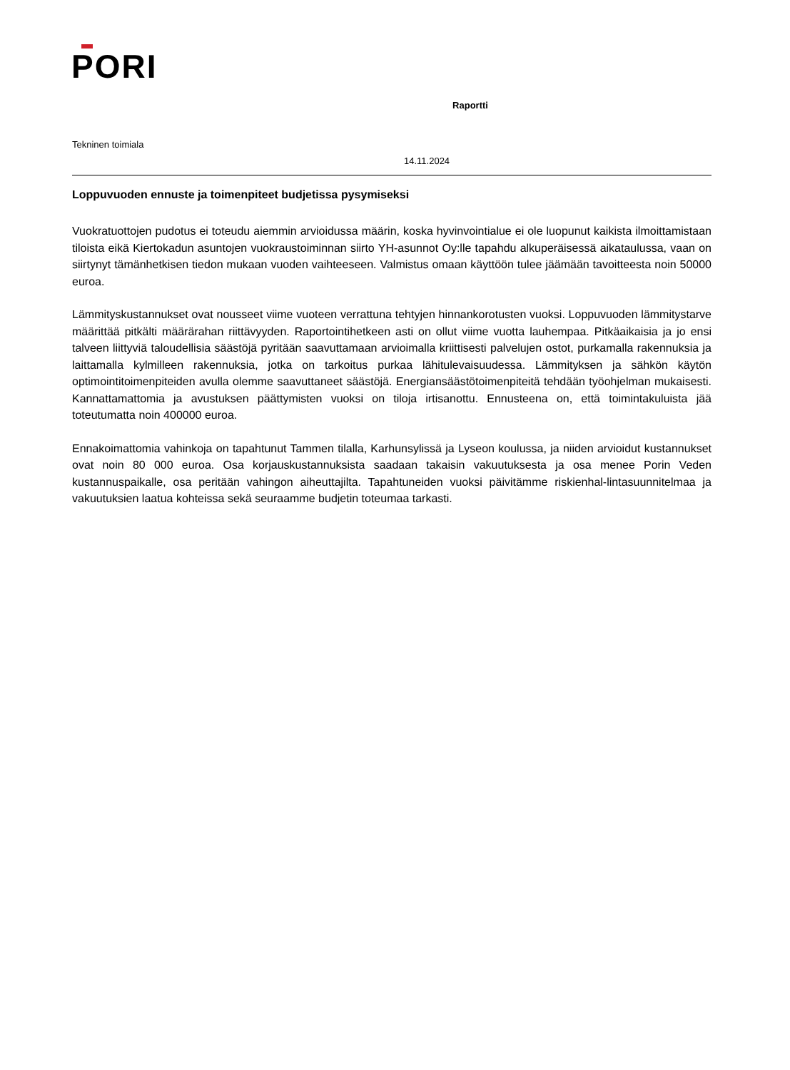PORI
Raportti
Tekninen toimiala
14.11.2024
Loppuvuoden ennuste ja toimenpiteet budjetissa pysymiseksi
Vuokratuottojen pudotus ei toteudu aiemmin arvioidussa määrin, koska hyvinvointialue ei ole luopunut kaikista ilmoittamistaan tiloista eikä Kiertokadun asuntojen vuokraustoiminnan siirto YH-asunnot Oy:lle tapahdu alkuperäisessä aikataulussa, vaan on siirtynyt tämänhetkisen tiedon mukaan vuoden vaihteeseen. Valmistus omaan käyttöön tulee jäämään tavoitteesta noin 50000 euroa.
Lämmityskustannukset ovat nousseet viime vuoteen verrattuna tehtyjen hinnankorotusten vuoksi. Loppuvuoden lämmitystarve määrittää pitkälti määrärahan riittävyyden. Raportointihetkeen asti on ollut viime vuotta lauhempaa. Pitkäaikaisia ja jo ensi talveen liittyviä taloudellisia säästöjä pyritään saavuttamaan arvioimalla kriittisesti palvelujen ostot, purkamalla rakennuksia ja laittamalla kylmilleen rakennuksia, jotka on tarkoitus purkaa lähitulevaisuudessa. Lämmityksen ja sähkön käytön optimointitoimenpiteiden avulla olemme saavuttaneet säästöjä. Energiansäästötoimenpiteitä tehdään työohjelman mukaisesti. Kannattamattomia ja avustuksen päättymisten vuoksi on tiloja irtisanottu. Ennusteena on, että toimintakuluista jää toteutumatta noin 400000 euroa.
Ennakoimattomia vahinkoja on tapahtunut Tammen tilalla, Karhunsylissä ja Lyseon koulussa, ja niiden arvioidut kustannukset ovat noin 80 000 euroa. Osa korjauskustannuksista saadaan takaisin vakuutuksesta ja osa menee Porin Veden kustannuspaikalle, osa peritään vahingon aiheuttajilta. Tapahtuneiden vuoksi päivitämme riskienhal-lintasuunnitelmaa ja vakuutuksien laatua kohteissa sekä seuraamme budjetin toteumaa tarkasti.